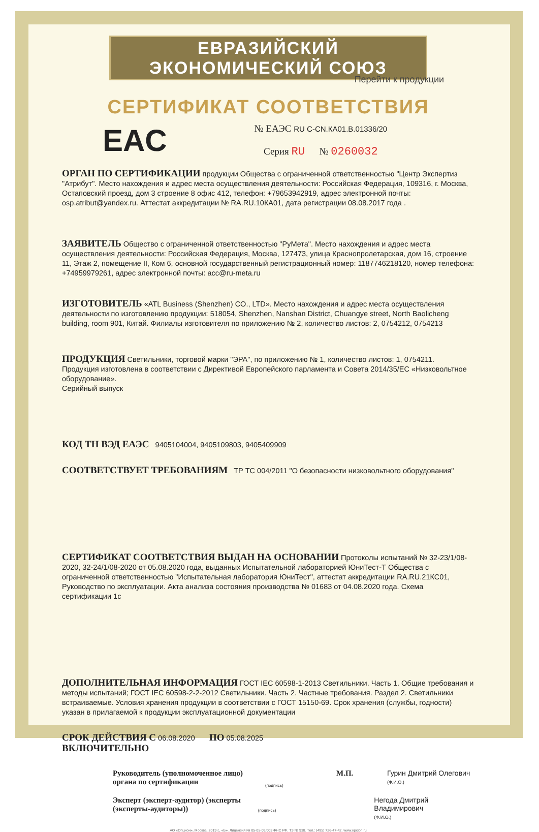ЕВРАЗИЙСКИЙ ЭКОНОМИЧЕСКИЙ СОЮЗ
Перейти к продукции
СЕРТИФИКАТ СООТВЕТСТВИЯ
EAC
№ ЕАЭС RU C-CN.КА01.В.01336/20
Серия RU № 0260032
ОРГАН ПО СЕРТИФИКАЦИИ продукции Общества с ограниченной ответственностью "Центр Экспертиз "Атрибут". Место нахождения и адрес места осуществления деятельности: Российская Федерация, 109316, г. Москва, Остаповский проезд, дом 3 строение 8 офис 412, телефон: +79653942919, адрес электронной почты: osp.atribut@yandex.ru. Аттестат аккредитации № RA.RU.10КА01, дата регистрации 08.08.2017 года .
ЗАЯВИТЕЛЬ Общество с ограниченной ответственностью "РуМета". Место нахождения и адрес места осуществления деятельности: Российская Федерация, Москва, 127473, улица Краснопролетарская, дом 16, строение 11, Этаж 2, помещение II, Ком 6, основной государственный регистрационный номер: 1187746218120, номер телефона: +74959979261, адрес электронной почты: acc@ru-meta.ru
ИЗГОТОВИТЕЛЬ «ATL Business (Shenzhen) CO., LTD». Место нахождения и адрес места осуществления деятельности по изготовлению продукции: 518054, Shenzhen, Nanshan District, Chuangye street, North Baolicheng building, room 901, Китай. Филиалы изготовителя по приложению № 2, количество листов: 2, 0754212, 0754213
ПРОДУКЦИЯ Светильники, торговой марки "ЭРА", по приложению № 1, количество листов: 1, 0754211.
Продукция изготовлена в соответствии с Директивой Европейского парламента и Совета 2014/35/ЕС «Низковольтное оборудование».
Серийный выпуск
КОД ТН ВЭД ЕАЭС 9405104004, 9405109803, 9405409909
СООТВЕТСТВУЕТ ТРЕБОВАНИЯМ ТР ТС 004/2011 "О безопасности низковольтного оборудования"
СЕРТИФИКАТ СООТВЕТСТВИЯ ВЫДАН НА ОСНОВАНИИ Протоколы испытаний № 32-23/1/08-2020, 32-24/1/08-2020 от 05.08.2020 года, выданных Испытательной лабораторией ЮниТест-Т Общества с ограниченной ответственностью "Испытательная лаборатория ЮниТест", аттестат аккредитации RA.RU.21КС01, Руководство по эксплуатации. Акта анализа состояния производства № 01683 от 04.08.2020 года. Схема сертификации 1с
ДОПОЛНИТЕЛЬНАЯ ИНФОРМАЦИЯ ГОСТ IEC 60598-1-2013 Светильники. Часть 1. Общие требования и методы испытаний; ГОСТ IEC 60598-2-2-2012 Светильники. Часть 2. Частные требования. Раздел 2. Светильники встраиваемые. Условия хранения продукции в соответствии с ГОСТ 15150-69. Срок хранения (службы, годности) указан в прилагаемой к продукции эксплуатационной документации
СРОК ДЕЙСТВИЯ С 06.08.2020 ПО 05.08.2025
ВКЛЮЧИТЕЛЬНО
Руководитель (уполномоченное лицо) органа по сертификации
(подпись)
М.П. Гурин Дмитрий Олегович
(Ф.И.О.)
Эксперт (эксперт-аудитор) (эксперты (эксперты-аудиторы))
(подпись)
Негода Дмитрий Владимирович
(Ф.И.О.)
АО «Опцион», Москва, 2019 г., «Б». Лицензия № 05-05-09/003 ФНС РФ. ТЗ № 938. Тел.: (495) 726-47-42. www.opcion.ru